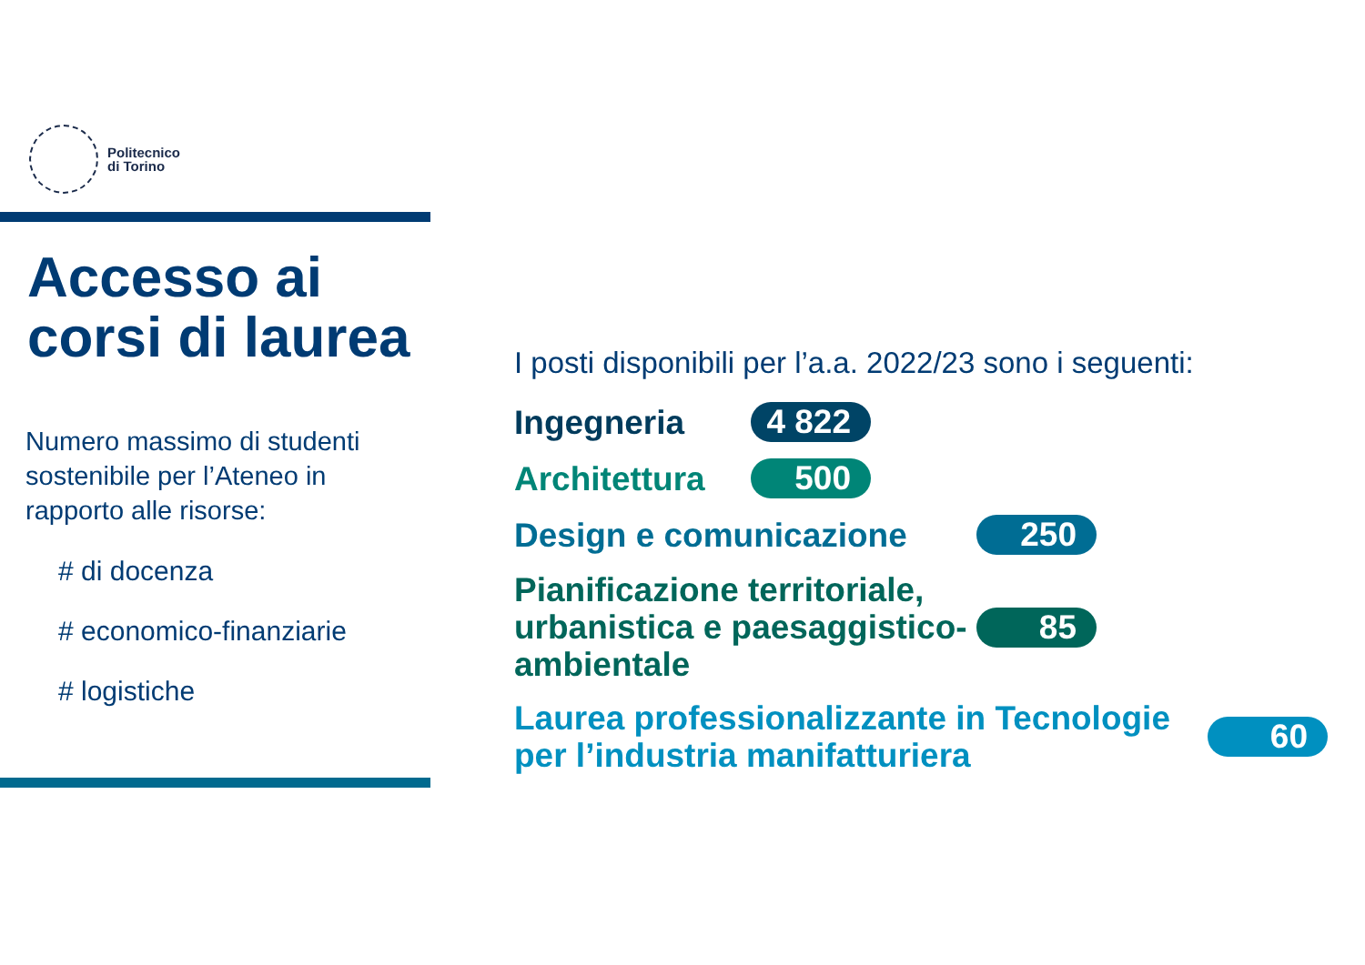Politecnico
di Torino
Accesso ai corsi di laurea
Numero massimo di studenti sostenibile per l’Ateneo in rapporto alle risorse:
# di docenza
# economico-finanziarie
# logistiche
I posti disponibili per l’a.a. 2022/23 sono i seguenti:
Ingegneria 4 822
Architettura 500
Design e comunicazione 250
Pianificazione territoriale, urbanistica e paesaggistico-ambientale 85
Laurea professionalizzante in Tecnologie per l’industria manifatturiera 60